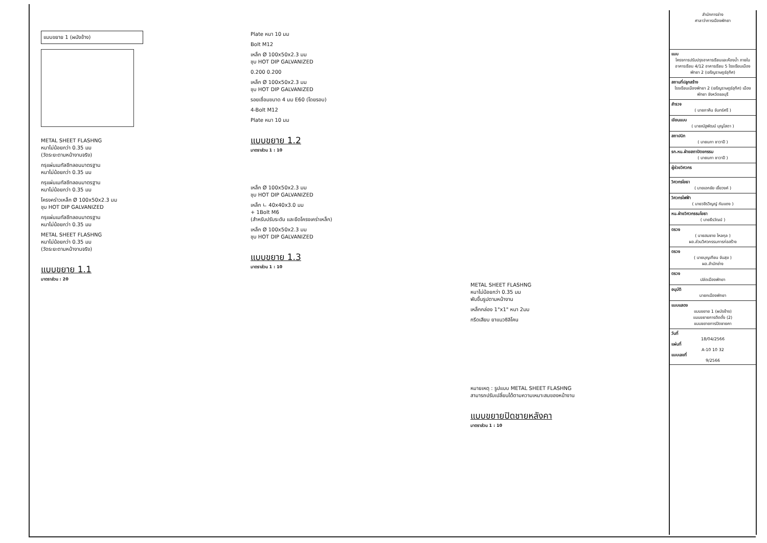แบบขยาย 1 (ผนังข้าง)
METAL SHEET FLASHNG
หนาไม่น้อยกว่า 0.35 มม
(วัดระยะตามหน้างานจริง)
กรุแผ่นเมทัลชีทลอนมาตรฐาน
หนาไม่น้อยกว่า 0.35 มม
กรุแผ่นเมทัลชีทลอนมาตรฐาน
หนาไม่น้อยกว่า 0.35 มม
โครงคร่าวเหล็ก Ø 100x50x2.3 มม
ชุบ HOT DIP GALVANIZED
กรุแผ่นเมทัลชีทลอนมาตรฐาน
หนาไม่น้อยกว่า 0.35 มม
METAL SHEET FLASHNG
หนาไม่น้อยกว่า 0.35 มม
(วัดระยะตามหน้างานจริง)
แบบขยาย 1.1
มาตราส่วน : 20
Plate หนา 10 มม
Bolt M12
เหล็ก Ø 100x50x2.3 มม
ชุบ HOT DIP GALVANIZED
0.200 0.200
เหล็ก Ø 100x50x2.3 มม
ชุบ HOT DIP GALVANIZED
รอยเชื่อมขนาด 4 มม E60 (โดยรอบ)
4-Bolt M12
Plate หนา 10 มม
แบบขยาย 1.2
มาตราส่วน 1 : 10
เหล็ก Ø 100x50x2.3 มม
ชุบ HOT DIP GALVANIZED
เหล็ก ∟ 40x40x3.0 มม
+ 1Bolt M6
(สำหรับปรับระดับ และยึดโครงเคร่าเหล็ก)
เหล็ก Ø 100x50x2.3 มม
ชุบ HOT DIP GALVANIZED
แบบขยาย 1.3
มาตราส่วน 1 : 10
METAL SHEET FLASHNG
หนาไม่น้อยกว่า 0.35 มม
พับขึ้นรูปตามหน้างาน
เหล็กกล่อง 1"x1" หนา 2มม
กรีดเสียบ ยาแนวซิลิโคน
หมายเหตุ : รูปแบบ METAL SHEET FLASHNG
สามารถปรับเปลี่ยนได้ตามความเหมาะสมของหน้างาน
แบบขยายปิดชายหลังคา
มาตราส่วน 1 : 10
สำนักการช่าง
ศาลาว่าการเมืองพัทยา
แบบ
โครงการปรับปรุงอาคารเรียนและห้องน้ำ ภายในอาคารเรียน 4/12 อาคารเรียน 5 โรงเรียนเมืองพัทยา 2 (เจริญราษฎร์อุทิศ)
สถานที่ปลูกสร้าง
โรงเรียนเมืองพัทยา 2 (เจริญราษฎร์อุทิศ) เมืองพัทยา จังหวัดชลบุรี
สำรวจ
( นายภาคิน จันทร์ศรี )
เขียนแบบ
( นายณัฐพัฒน์ บุญโสดา )
สถาปนิก
( นายนภา ชาวาปี )
รก.หน.ฝ่ายสถาปัตยกรรม
( นายนภา ชาวาปี )
ผู้ช่วยวิศวกร
วิศวกรโยธา
( นายเอกชัย เชี่ยวงค์ )
วิศวกรไฟฟ้า
( นายวชิรวิญญ์ กันแตง )
หน.ฝ่ายวิศวกรรมโยธา
( นายธีรวัฒน์ )
ตรวจ
( นายสมชาย ไหลกุล )
ผอ.ส่วนวิศวกรรมการก่อสร้าง
ตรวจ
( นายบุญเทียน จันสุข )
ผอ.สำนักช่าง
ตรวจ
ปลัดเมืองพัทยา
อนุมัติ
นายกเมืองพัทยา
แบบแสดง
แบบขยาย 1 (ผนังข้าง)
แบบขยายการติดตั้ง (2)
แบบขยายการปิดชายคา
วันที่
18/04/2566
แผ่นที่
A-10 10 32
แบบเลขที่
9/2566